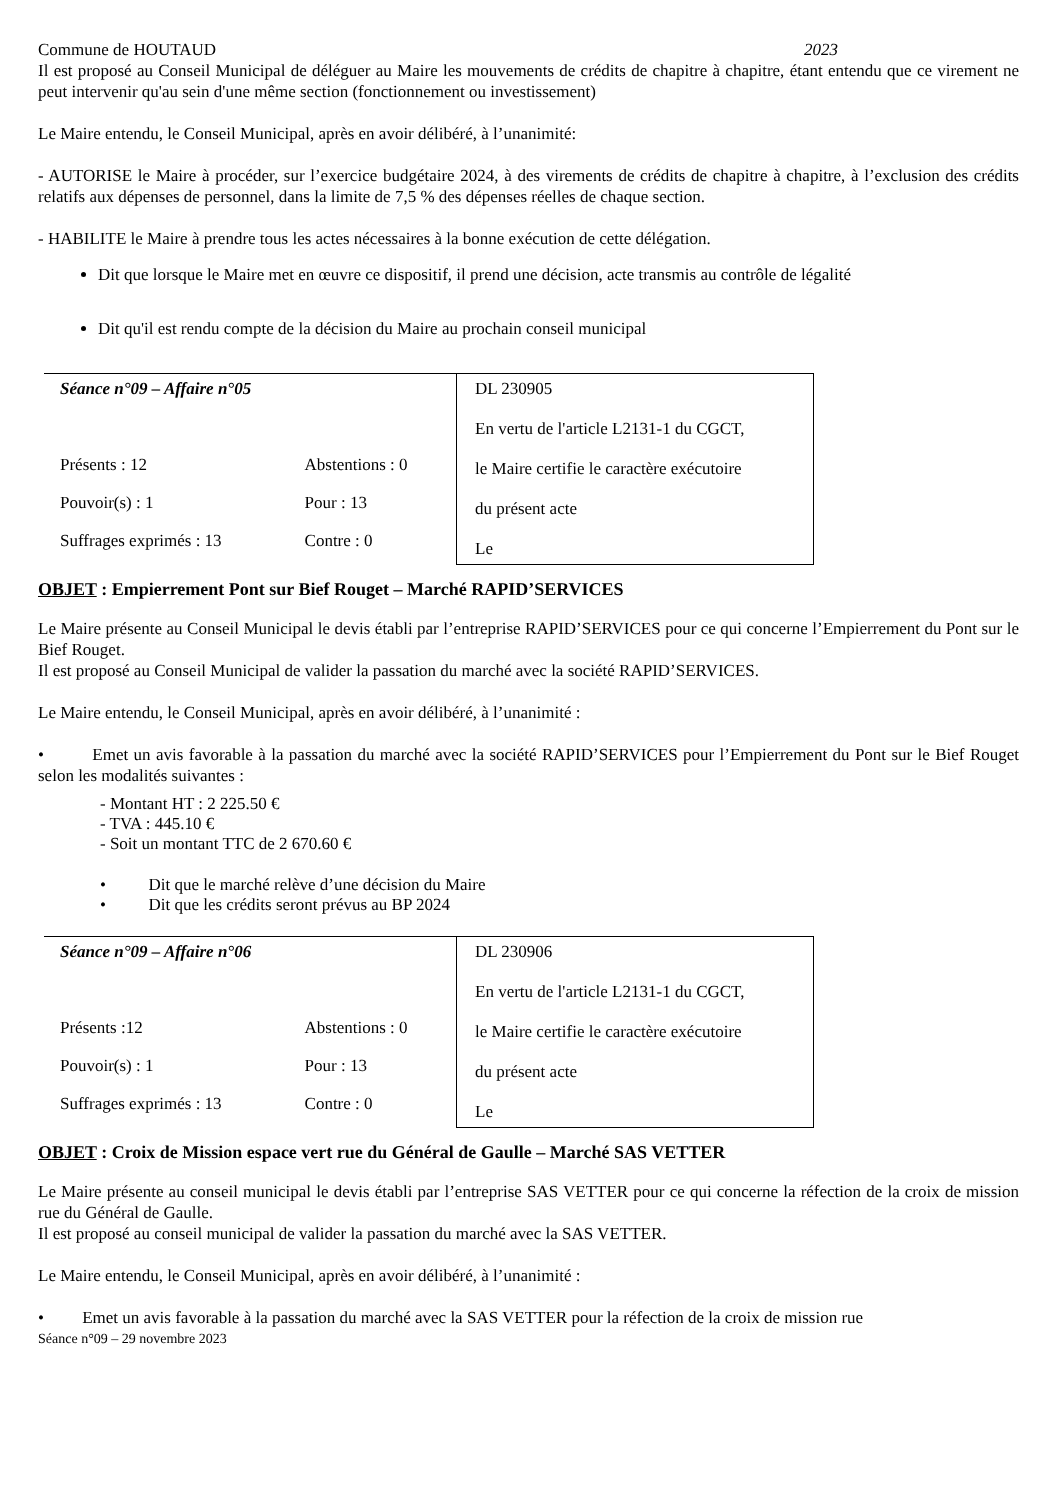Commune de HOUTAUD 2023
Il est proposé au Conseil Municipal de déléguer au Maire les mouvements de crédits de chapitre à chapitre, étant entendu que ce virement ne peut intervenir qu'au sein d'une même section (fonctionnement ou investissement)
Le Maire entendu, le Conseil Municipal, après en avoir délibéré, à l’unanimité:
- AUTORISE le Maire à procéder, sur l’exercice budgétaire 2024, à des virements de crédits de chapitre à chapitre, à l’exclusion des crédits relatifs aux dépenses de personnel, dans la limite de 7,5 % des dépenses réelles de chaque section.
- HABILITE le Maire à prendre tous les actes nécessaires à la bonne exécution de cette délégation.
Dit que lorsque le Maire met en œuvre ce dispositif, il prend une décision, acte transmis au contrôle de légalité
Dit qu'il est rendu compte de la décision du Maire au prochain conseil municipal
| Séance n°09 – Affaire n°05 | | DL 230905 En vertu de l'article L2131-1 du CGCT, le Maire certifie le caractère exécutoire du présent acte Le |
| Présents : 12 | Abstentions : 0 | |
| Pouvoir(s) : 1 | Pour : 13 | |
| Suffrages exprimés : 13 | Contre : 0 | |
OBJET : Empierrement Pont sur Bief Rouget – Marché RAPID’SERVICES
Le Maire présente au Conseil Municipal le devis établi par l’entreprise RAPID’SERVICES pour ce qui concerne l’Empierrement du Pont sur le Bief Rouget.
Il est proposé au Conseil Municipal de valider la passation du marché avec la société RAPID’SERVICES.
Le Maire entendu, le Conseil Municipal, après en avoir délibéré, à l’unanimité :
• Emet un avis favorable à la passation du marché avec la société RAPID’SERVICES pour l’Empierrement du Pont sur le Bief Rouget selon les modalités suivantes :
- Montant HT : 2 225.50 €
- TVA : 445.10 €
- Soit un montant TTC de 2 670.60 €
• Dit que le marché relève d’une décision du Maire
• Dit que les crédits seront prévus au BP 2024
| Séance n°09 – Affaire n°06 | | DL 230906 En vertu de l'article L2131-1 du CGCT, le Maire certifie le caractère exécutoire du présent acte Le |
| Présents :12 | Abstentions : 0 | |
| Pouvoir(s) : 1 | Pour : 13 | |
| Suffrages exprimés : 13 | Contre : 0 | |
OBJET : Croix de Mission espace vert rue du Général de Gaulle – Marché SAS VETTER
Le Maire présente au conseil municipal le devis établi par l’entreprise SAS VETTER pour ce qui concerne la réfection de la croix de mission rue du Général de Gaulle.
Il est proposé au conseil municipal de valider la passation du marché avec la SAS VETTER.
Le Maire entendu, le Conseil Municipal, après en avoir délibéré, à l’unanimité :
• Emet un avis favorable à la passation du marché avec la SAS VETTER pour la réfection de la croix de mission rue
Séance n°09 – 29 novembre 2023